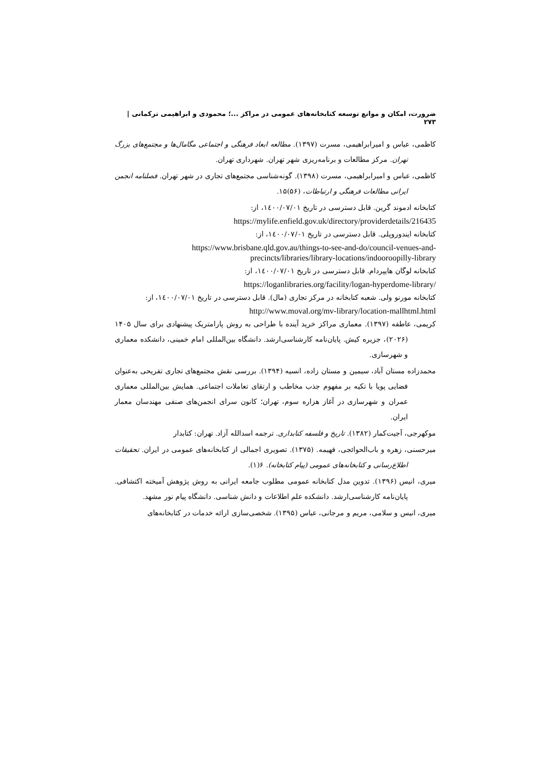ضرورت، امکان و موانع توسعه کتابخانه‌های عمومی در مراکز ...؛ محمودی و ابراهیمی ترکمانی | ۲۷۳
کاظمی، عباس و امیرابراهیمی، مسرت (۱۳۹۷). مطالعه ابعاد فرهنگی و اجتماعی مگامال‌ها و مجتمع‌های بزرگ تهران. مرکز مطالعات و برنامه‌ریزی شهر تهران. شهرداری تهران.
کاظمی، عباس و امیرابراهیمی، مسرت (۱۳۹۸). گونه‌شناسی مجتمع‌های تجاری در شهر تهران. فصلنامه انجمن ایرانی مطالعات فرهنگی و ارتباطات، (۵۶)۱۵.
کتابخانه ادموند گرین. قابل دسترسی در تاریخ ۱٤۰۰/۰۷/۰۱، از:
https://mylife.enfield.gov.uk/directory/providerdetails/216435
کتابخانه ایندوروپلی. قابل دسترسی در تاریخ ۱٤۰۰/۰۷/۰۱، از:
https://www.brisbane.qld.gov.au/things-to-see-and-do/council-venues-and-precincts/libraries/library-locations/indooroopilly-library
کتابخانه لوگان هایپردام. قابل دسترسی در تاریخ ۱٤۰۰/۰۷/۰۱، از:
https://loganlibraries.org/facility/logan-hyperdome-library/
کتابخانه مورنو ولی. شعبه کتابخانه در مرکز تجاری (مال). قابل دسترسی در تاریخ ۱٤۰۰/۰۷/۰۱، از:
http://www.moval.org/mv-library/location-mallhtml.html
کریمی، عاطفه (۱۳۹۷). معماری مراکز خرید آینده با طراحی به روش پارامتریک پیشنهادی برای سال ۱۴۰۵ (۲۰۲۶)، جزیره کیش. پایان‌نامه کارشناسی‌ارشد. دانشگاه بین‌المللی امام خمینی، دانشکده معماری و شهرسازی.
محمدزاده مستان آباد، سیمین و مستان زاده، انسیه (۱۳۹۴). بررسی نقش مجتمع‌های تجاری تفریحی به‌عنوان فضایی پویا با تکیه بر مفهوم جذب مخاطب و ارتقای تعاملات اجتماعی. همایش بین‌المللی معماری عمران و شهرسازی در آغاز هزاره سوم، تهران؛ کانون سرای انجمن‌های صنفی مهندسان معمار ایران.
موکهرجی، آجیت‌کمار (۱۳۸۲). تاریخ و فلسفه کتابداری. ترجمه اسدالله آزاد. تهران: کتابدار
میرحسنی، زهره و باب‌الحوائجی، فهیمه. (۱۳۷۵). تصویری اجمالی از کتابخانه‌های عمومی در ایران. تحقیقات اطلاع‌رسانی و کتابخانه‌های عمومی (پیام کتابخانه). ۶(۱).
میری، انیس (۱۳۹۶). تدوین مدل کتابخانه عمومی مطلوب جامعه ایرانی به روش پژوهش آمیخته اکتشافی. پایان‌نامه کارشناسی‌ارشد. دانشکده علم اطلاعات و دانش شناسی. دانشگاه پیام نور مشهد.
میری، انیس و سلامی، مریم و مرجانی، عباس (۱۳۹۵). شخصی‌سازی ارائه خدمات در کتابخانه‌های